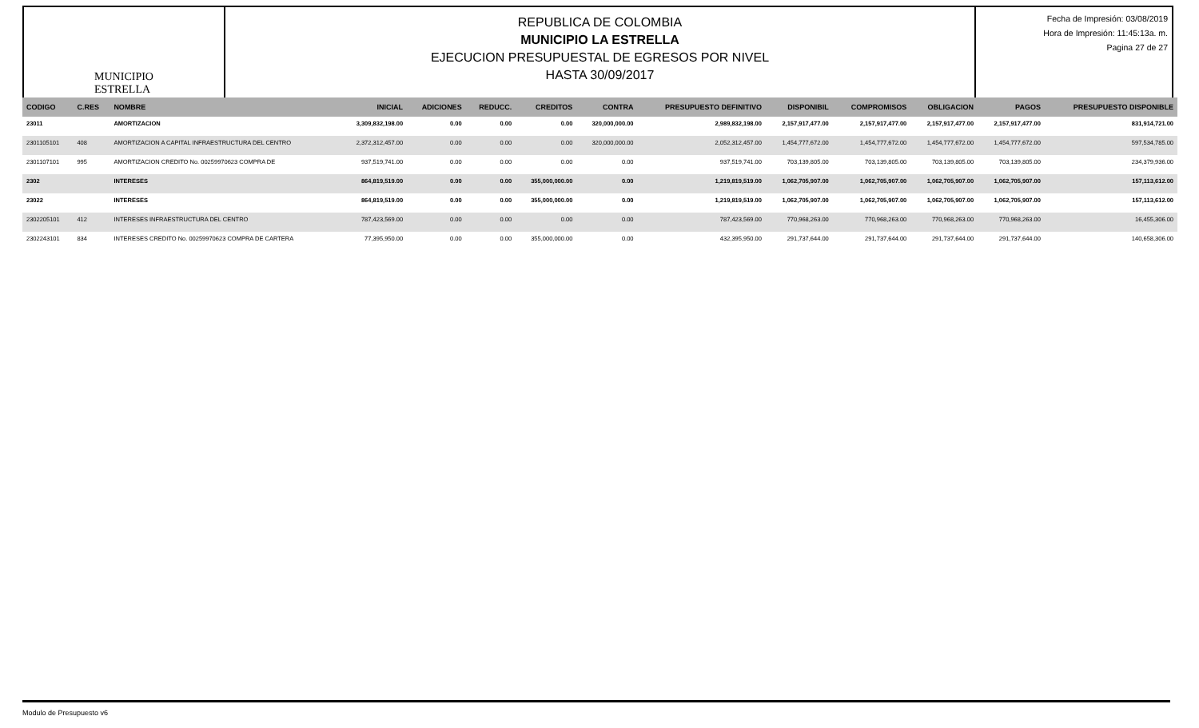MUNICIPIO
ESTRELLA
REPUBLICA DE COLOMBIA
MUNICIPIO LA ESTRELLA
EJECUCION PRESUPUESTAL DE EGRESOS POR NIVEL
HASTA 30/09/2017
Fecha de Impresión: 03/08/2019
Hora de Impresión: 11:45:13a. m.
Pagina 27 de 27
| CODIGO | C.RES | NOMBRE | INICIAL | ADICIONES | REDUCC. | CREDITOS | CONTRA | PRESUPUESTO DEFINITIVO | DISPONIBIL | COMPROMISOS | OBLIGACION | PAGOS | PRESUPUESTO DISPONIBLE |
| --- | --- | --- | --- | --- | --- | --- | --- | --- | --- | --- | --- | --- | --- |
| 23011 | | AMORTIZACION | 3,309,832,198.00 | 0.00 | 0.00 | 0.00 | 320,000,000.00 | 2,989,832,198.00 | 2,157,917,477.00 | 2,157,917,477.00 | 2,157,917,477.00 | 2,157,917,477.00 | 831,914,721.00 |
| 2301105101 | 408 | AMORTIZACION A CAPITAL INFRAESTRUCTURA DEL CENTRO | 2,372,312,457.00 | 0.00 | 0.00 | 0.00 | 320,000,000.00 | 2,052,312,457.00 | 1,454,777,672.00 | 1,454,777,672.00 | 1,454,777,672.00 | 1,454,777,672.00 | 597,534,785.00 |
| 2301107101 | 995 | AMORTIZACION CREDITO No. 00259970623 COMPRA DE | 937,519,741.00 | 0.00 | 0.00 | 0.00 | 0.00 | 937,519,741.00 | 703,139,805.00 | 703,139,805.00 | 703,139,805.00 | 703,139,805.00 | 234,379,936.00 |
| 2302 | | INTERESES | 864,819,519.00 | 0.00 | 0.00 | 355,000,000.00 | 0.00 | 1,219,819,519.00 | 1,062,705,907.00 | 1,062,705,907.00 | 1,062,705,907.00 | 1,062,705,907.00 | 157,113,612.00 |
| 23022 | | INTERESES | 864,819,519.00 | 0.00 | 0.00 | 355,000,000.00 | 0.00 | 1,219,819,519.00 | 1,062,705,907.00 | 1,062,705,907.00 | 1,062,705,907.00 | 1,062,705,907.00 | 157,113,612.00 |
| 2302205101 | 412 | INTERESES INFRAESTRUCTURA DEL CENTRO | 787,423,569.00 | 0.00 | 0.00 | 0.00 | 0.00 | 787,423,569.00 | 770,968,263.00 | 770,968,263.00 | 770,968,263.00 | 770,968,263.00 | 16,455,306.00 |
| 2302243101 | 834 | INTERESES CREDITO No. 00259970623 COMPRA DE CARTERA | 77,395,950.00 | 0.00 | 0.00 | 355,000,000.00 | 0.00 | 432,395,950.00 | 291,737,644.00 | 291,737,644.00 | 291,737,644.00 | 291,737,644.00 | 140,658,306.00 |
Modulo de Presupuesto v6